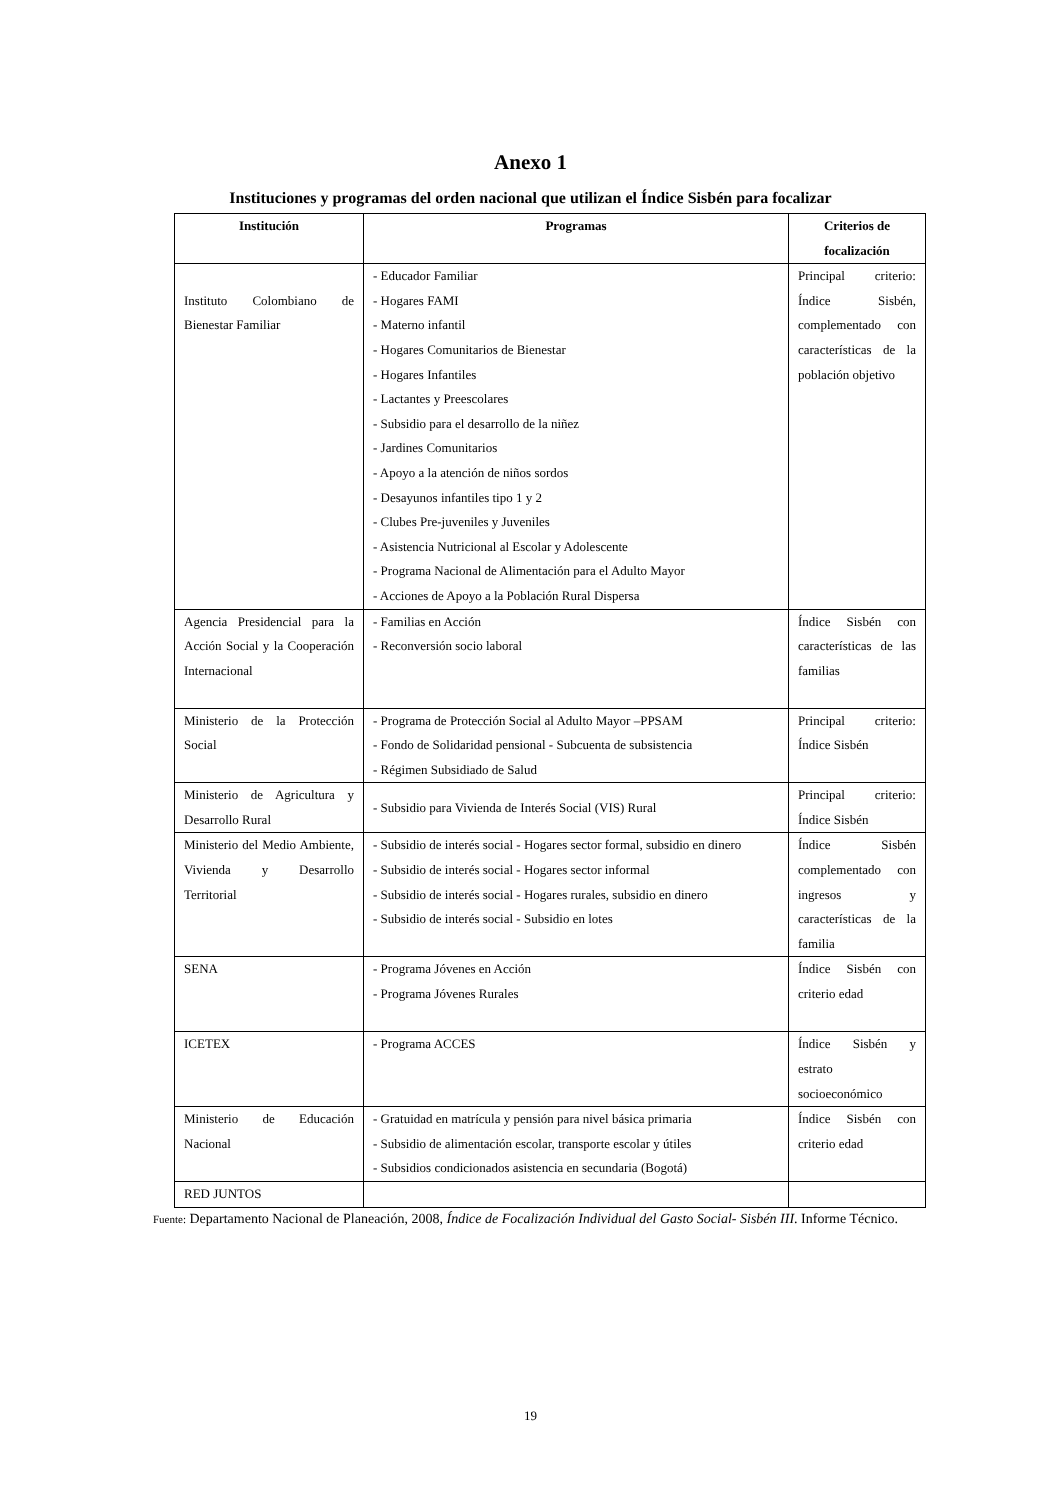Anexo 1
Instituciones y programas del orden nacional que utilizan el Índice Sisbén para focalizar
| Institución | Programas | Criterios de focalización |
| --- | --- | --- |
| Instituto Colombiano de Bienestar Familiar | - Educador Familiar - Hogares FAMI - Materno infantil - Hogares Comunitarios de Bienestar - Hogares Infantiles - Lactantes y Preescolares - Subsidio para el desarrollo de la niñez - Jardines Comunitarios - Apoyo a la atención de niños sordos - Desayunos infantiles tipo 1 y 2 - Clubes Pre-juveniles y Juveniles - Asistencia Nutricional al Escolar y Adolescente - Programa Nacional de Alimentación para el Adulto Mayor - Acciones de Apoyo a la Población Rural Dispersa | Principal criterio: Índice Sisbén, complementado con características de la población objetivo |
| Agencia Presidencial para la Acción Social y la Cooperación Internacional | - Familias en Acción - Reconversión socio laboral | Índice Sisbén con características de las familias |
| Ministerio de la Protección Social | - Programa de Protección Social al Adulto Mayor –PPSAM - Fondo de Solidaridad pensional - Subcuenta de subsistencia - Régimen Subsidiado de Salud | Principal criterio: Índice Sisbén |
| Ministerio de Agricultura y Desarrollo Rural | - Subsidio para Vivienda de Interés Social (VIS) Rural | Principal criterio: Índice Sisbén |
| Ministerio del Medio Ambiente, Vivienda y Desarrollo Territorial | - Subsidio de interés social - Hogares sector formal, subsidio en dinero - Subsidio de interés social - Hogares sector informal - Subsidio de interés social - Hogares rurales, subsidio en dinero - Subsidio de interés social - Subsidio en lotes | Índice Sisbén complementado con ingresos y características de la familia |
| SENA | - Programa Jóvenes en Acción - Programa Jóvenes Rurales | Índice Sisbén con criterio edad |
| ICETEX | - Programa ACCES | Índice Sisbén y estrato socioeconómico |
| Ministerio de Educación Nacional | - Gratuidad en matrícula y pensión para nivel básica primaria - Subsidio de alimentación escolar, transporte escolar y útiles - Subsidios condicionados asistencia en secundaria (Bogotá) | Índice Sisbén con criterio edad |
| RED JUNTOS | | |
Fuente: Departamento Nacional de Planeación, 2008, Índice de Focalización Individual del Gasto Social- Sisbén III. Informe Técnico.
19